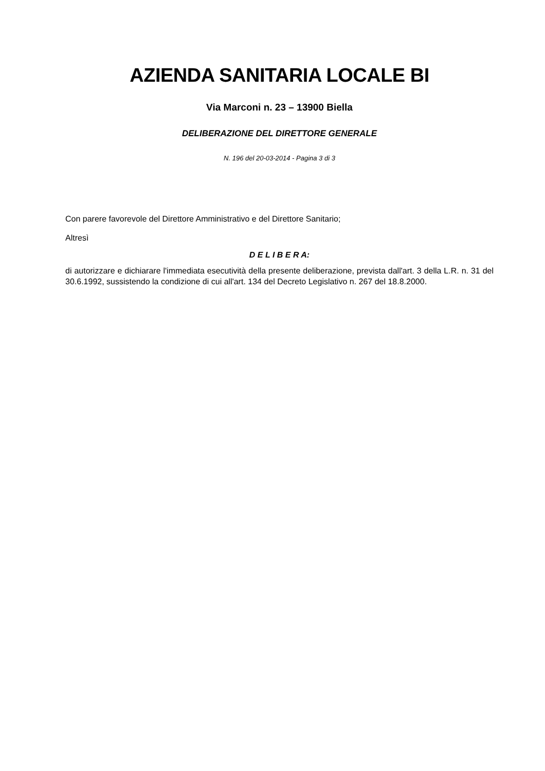AZIENDA SANITARIA LOCALE BI
Via Marconi n. 23 – 13900 Biella
DELIBERAZIONE DEL DIRETTORE GENERALE
N. 196 del 20-03-2014 - Pagina 3 di 3
Con parere favorevole del Direttore Amministrativo e del Direttore Sanitario;
Altresì
D E L I B E R A:
di autorizzare e dichiarare l'immediata esecutività della presente deliberazione, prevista dall'art. 3 della L.R. n. 31 del 30.6.1992, sussistendo la condizione di cui all'art. 134 del Decreto Legislativo n. 267 del 18.8.2000.